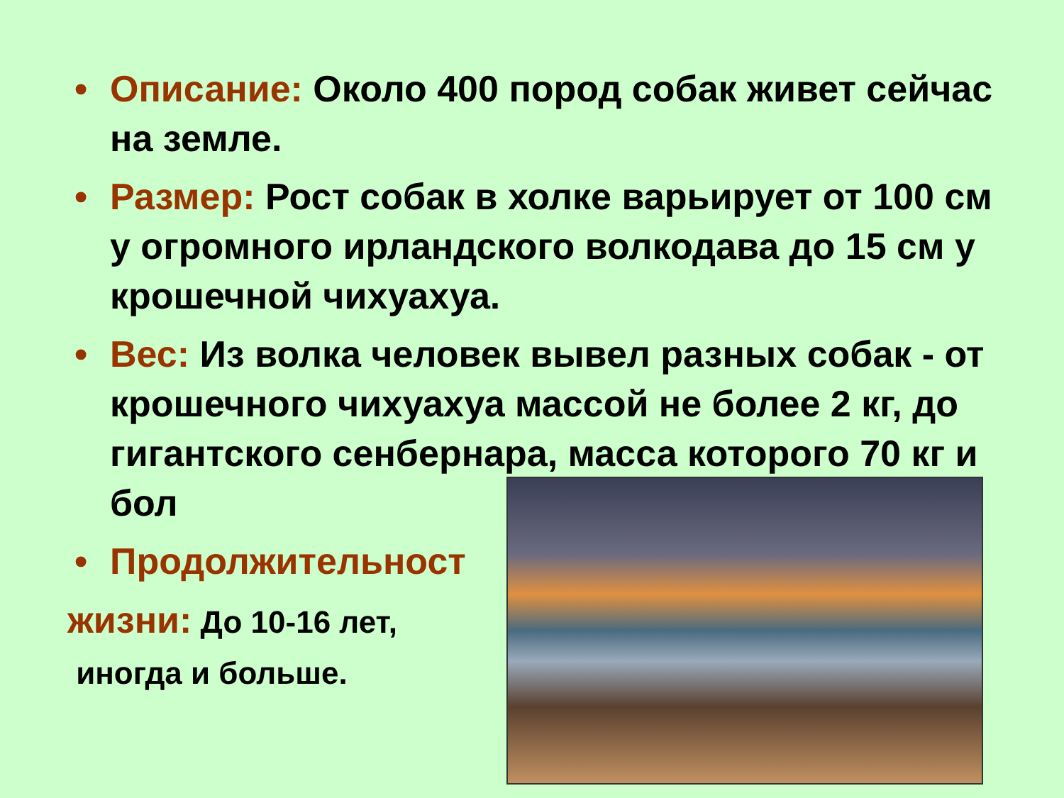• Описание: Около 400 пород собак живет сейчас на земле.
• Размер: Рост собак в холке варьирует от 100 см у огромного ирландского волкодава до 15 см у крошечной чихуахуа.
• Вес: Из волка человек вывел разных собак - от крошечного чихуахуа массой не более 2 кг, до гигантского сенбернара, масса которого 70 кг и бол
• Продолжительност
жизни: До 10-16 лет,
иногда и больше.